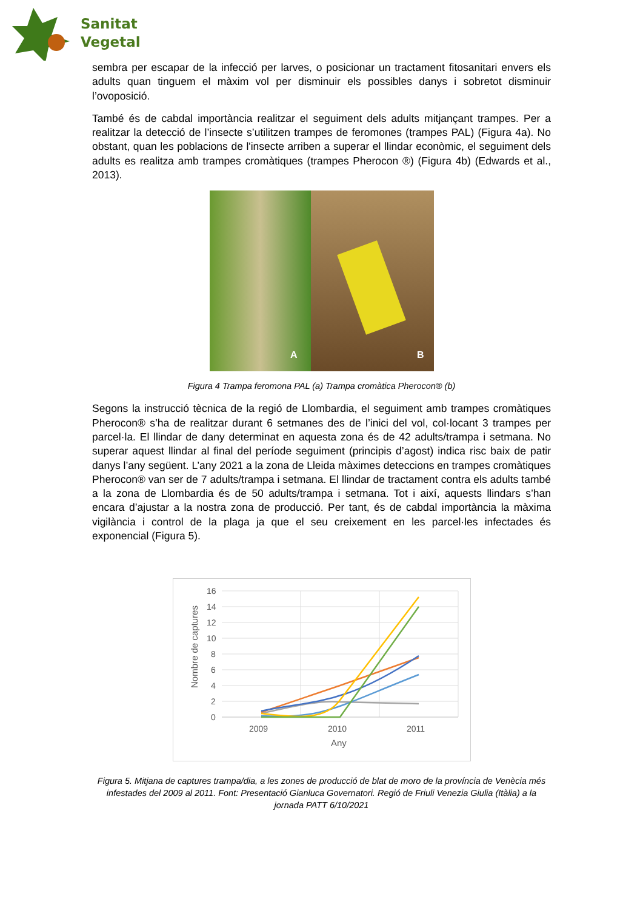Sanitat
Vegetal
sembra per escapar de la infecció per larves, o posicionar un tractament fitosanitari envers els adults quan tinguem el màxim vol per disminuir els possibles danys i sobretot disminuir l’ovoposició.
També és de cabdal importància realitzar el seguiment dels adults mitjançant trampes. Per a realitzar la detecció de l’insecte s’utilitzen trampes de feromones (trampes PAL) (Figura 4a). No obstant, quan les poblacions de l'insecte arriben a superar el llindar econòmic, el seguiment dels adults es realitza amb trampes cromàtiques (trampes Pherocon ®) (Figura 4b) (Edwards et al., 2013).
A
B
Figura 4 Trampa feromona PAL (a) Trampa cromàtica Pherocon® (b)
Segons la instrucció tècnica de la regió de Llombardia, el seguiment amb trampes cromàtiques Pherocon® s’ha de realitzar durant 6 setmanes des de l’inici del vol, col·locant 3 trampes per parcel·la. El llindar de dany determinat en aquesta zona és de 42 adults/trampa i setmana. No superar aquest llindar al final del període seguiment (principis d’agost) indica risc baix de patir danys l’any següent. L’any 2021 a la zona de Lleida màximes deteccions en trampes cromàtiques Pherocon® van ser de 7 adults/trampa i setmana. El llindar de tractament contra els adults també a la zona de Llombardia és de 50 adults/trampa i setmana. Tot i així, aquests llindars s’han encara d’ajustar a la nostra zona de producció. Per tant, és de cabdal importància la màxima vigilància i control de la plaga ja que el seu creixement en les parcel·les infectades és exponencial (Figura 5).
16
14
12
10
8
6
4
2
0
2009
2010
2011
Any
Nombre de captures
Figura 5. Mitjana de captures trampa/dia, a les zones de producció de blat de moro de la província de Venècia més infestades del 2009 al 2011. Font: Presentació Gianluca Governatori. Regió de Friuli Venezia Giulia (Itàlia) a la jornada PATT 6/10/2021